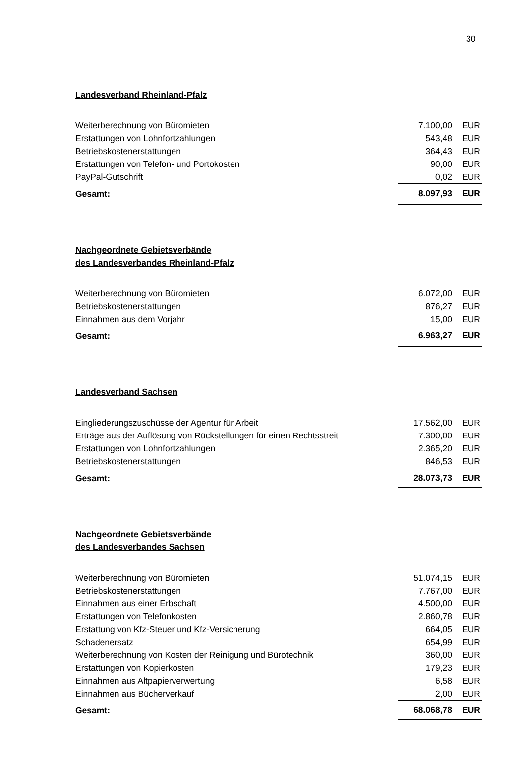30
Landesverband Rheinland-Pfalz
| Weiterberechnung von Büromieten | 7.100,00 | EUR |
| Erstattungen von Lohnfortzahlungen | 543,48 | EUR |
| Betriebskostenerstattungen | 364,43 | EUR |
| Erstattungen von Telefon- und Portokosten | 90,00 | EUR |
| PayPal-Gutschrift | 0,02 | EUR |
| Gesamt: | 8.097,93 | EUR |
Nachgeordnete Gebietsverbände
des Landesverbandes Rheinland-Pfalz
| Weiterberechnung von Büromieten | 6.072,00 | EUR |
| Betriebskostenerstattungen | 876,27 | EUR |
| Einnahmen aus dem Vorjahr | 15,00 | EUR |
| Gesamt: | 6.963,27 | EUR |
Landesverband Sachsen
| Eingliederungszuschüsse der Agentur für Arbeit | 17.562,00 | EUR |
| Erträge aus der Auflösung von Rückstellungen für einen Rechtsstreit | 7.300,00 | EUR |
| Erstattungen von Lohnfortzahlungen | 2.365,20 | EUR |
| Betriebskostenerstattungen | 846,53 | EUR |
| Gesamt: | 28.073,73 | EUR |
Nachgeordnete Gebietsverbände
des Landesverbandes Sachsen
| Weiterberechnung von Büromieten | 51.074,15 | EUR |
| Betriebskostenerstattungen | 7.767,00 | EUR |
| Einnahmen aus einer Erbschaft | 4.500,00 | EUR |
| Erstattungen von Telefonkosten | 2.860,78 | EUR |
| Erstattung von Kfz-Steuer und Kfz-Versicherung | 664,05 | EUR |
| Schadenersatz | 654,99 | EUR |
| Weiterberechnung von Kosten der Reinigung und Bürotechnik | 360,00 | EUR |
| Erstattungen von Kopierkosten | 179,23 | EUR |
| Einnahmen aus Altpapierverwertung | 6,58 | EUR |
| Einnahmen aus Bücherverkauf | 2,00 | EUR |
| Gesamt: | 68.068,78 | EUR |